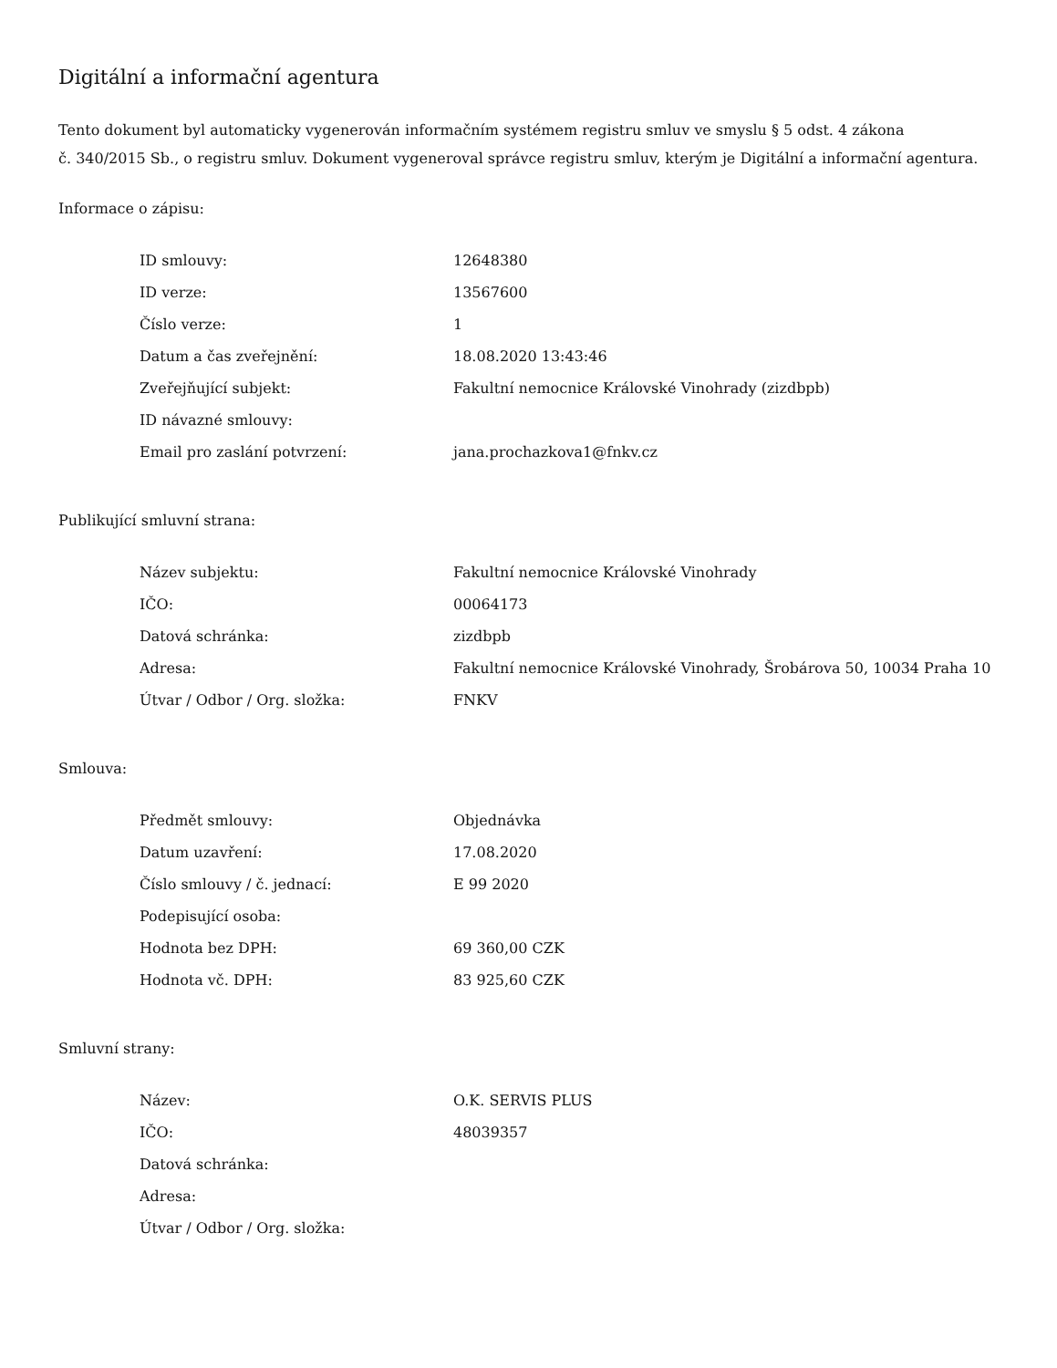Digitální a informační agentura
Tento dokument byl automaticky vygenerován informačním systémem registru smluv ve smyslu § 5 odst. 4 zákona
č. 340/2015 Sb., o registru smluv. Dokument vygeneroval správce registru smluv, kterým je Digitální a informační agentura.
Informace o zápisu:
| ID smlouvy: | 12648380 |
| ID verze: | 13567600 |
| Číslo verze: | 1 |
| Datum a čas zveřejnění: | 18.08.2020 13:43:46 |
| Zveřejňující subjekt: | Fakultní nemocnice Královské Vinohrady (zizdbpb) |
| ID návazné smlouvy: | |
| Email pro zaslání potvrzení: | jana.prochazkova1@fnkv.cz |
Publikující smluvní strana:
| Název subjektu: | Fakultní nemocnice Královské Vinohrady |
| IČO: | 00064173 |
| Datová schránka: | zizdbpb |
| Adresa: | Fakultní nemocnice Královské Vinohrady, Šrobárova 50, 10034 Praha 10 |
| Útvar / Odbor / Org. složka: | FNKV |
Smlouva:
| Předmět smlouvy: | Objednávka |
| Datum uzavření: | 17.08.2020 |
| Číslo smlouvy / č. jednací: | E 99 2020 |
| Podepisující osoba: | |
| Hodnota bez DPH: | 69 360,00 CZK |
| Hodnota vč. DPH: | 83 925,60 CZK |
Smluvní strany:
| Název: | O.K. SERVIS PLUS |
| IČO: | 48039357 |
| Datová schránka: | |
| Adresa: | |
| Útvar / Odbor / Org. složka: | |